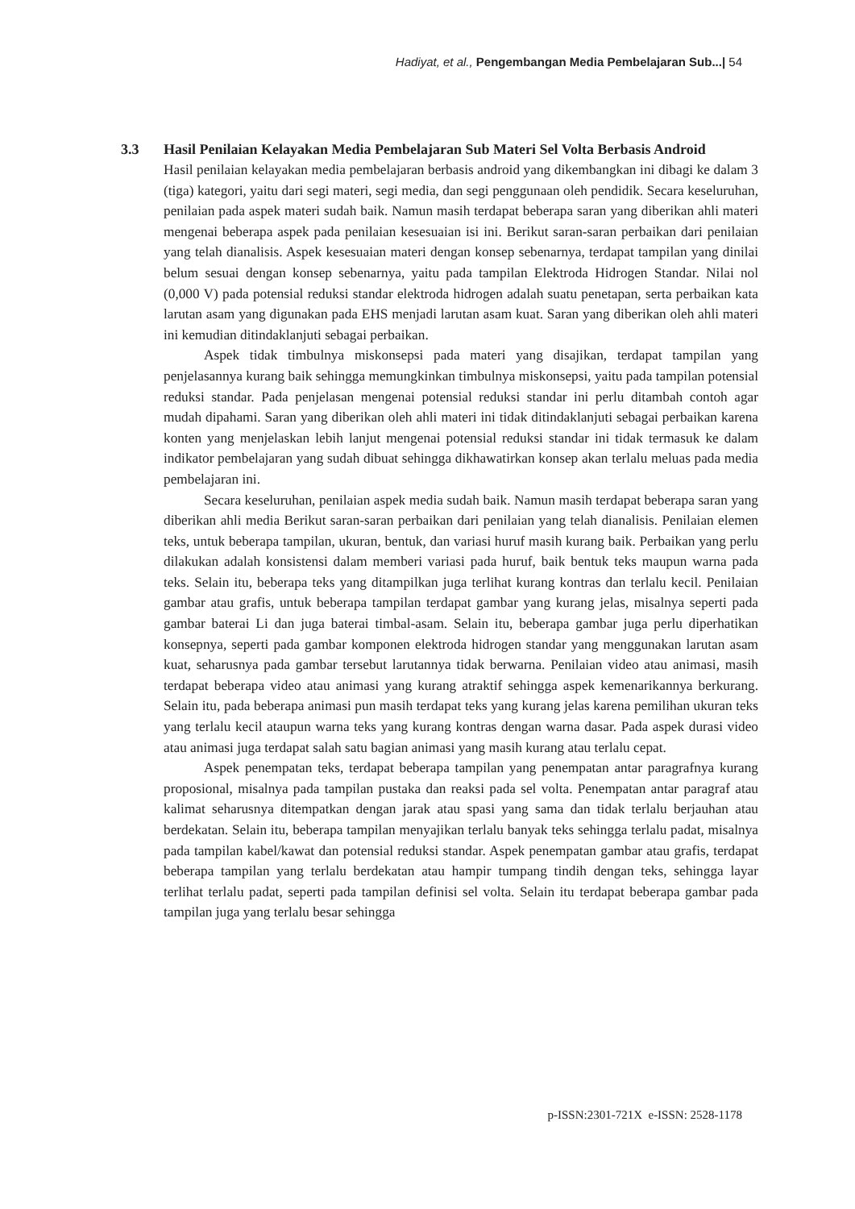Hadiyat, et al., Pengembangan Media Pembelajaran Sub...| 54
3.3 Hasil Penilaian Kelayakan Media Pembelajaran Sub Materi Sel Volta Berbasis Android
Hasil penilaian kelayakan media pembelajaran berbasis android yang dikembangkan ini dibagi ke dalam 3 (tiga) kategori, yaitu dari segi materi, segi media, dan segi penggunaan oleh pendidik. Secara keseluruhan, penilaian pada aspek materi sudah baik. Namun masih terdapat beberapa saran yang diberikan ahli materi mengenai beberapa aspek pada penilaian kesesuaian isi ini. Berikut saran-saran perbaikan dari penilaian yang telah dianalisis. Aspek kesesuaian materi dengan konsep sebenarnya, terdapat tampilan yang dinilai belum sesuai dengan konsep sebenarnya, yaitu pada tampilan Elektroda Hidrogen Standar. Nilai nol (0,000 V) pada potensial reduksi standar elektroda hidrogen adalah suatu penetapan, serta perbaikan kata larutan asam yang digunakan pada EHS menjadi larutan asam kuat. Saran yang diberikan oleh ahli materi ini kemudian ditindaklanjuti sebagai perbaikan.
Aspek tidak timbulnya miskonsepsi pada materi yang disajikan, terdapat tampilan yang penjelasannya kurang baik sehingga memungkinkan timbulnya miskonsepsi, yaitu pada tampilan potensial reduksi standar. Pada penjelasan mengenai potensial reduksi standar ini perlu ditambah contoh agar mudah dipahami. Saran yang diberikan oleh ahli materi ini tidak ditindaklanjuti sebagai perbaikan karena konten yang menjelaskan lebih lanjut mengenai potensial reduksi standar ini tidak termasuk ke dalam indikator pembelajaran yang sudah dibuat sehingga dikhawatirkan konsep akan terlalu meluas pada media pembelajaran ini.
Secara keseluruhan, penilaian aspek media sudah baik. Namun masih terdapat beberapa saran yang diberikan ahli media Berikut saran-saran perbaikan dari penilaian yang telah dianalisis. Penilaian elemen teks, untuk beberapa tampilan, ukuran, bentuk, dan variasi huruf masih kurang baik. Perbaikan yang perlu dilakukan adalah konsistensi dalam memberi variasi pada huruf, baik bentuk teks maupun warna pada teks. Selain itu, beberapa teks yang ditampilkan juga terlihat kurang kontras dan terlalu kecil. Penilaian gambar atau grafis, untuk beberapa tampilan terdapat gambar yang kurang jelas, misalnya seperti pada gambar baterai Li dan juga baterai timbal-asam. Selain itu, beberapa gambar juga perlu diperhatikan konsepnya, seperti pada gambar komponen elektroda hidrogen standar yang menggunakan larutan asam kuat, seharusnya pada gambar tersebut larutannya tidak berwarna. Penilaian video atau animasi, masih terdapat beberapa video atau animasi yang kurang atraktif sehingga aspek kemenarikannya berkurang. Selain itu, pada beberapa animasi pun masih terdapat teks yang kurang jelas karena pemilihan ukuran teks yang terlalu kecil ataupun warna teks yang kurang kontras dengan warna dasar. Pada aspek durasi video atau animasi juga terdapat salah satu bagian animasi yang masih kurang atau terlalu cepat.
Aspek penempatan teks, terdapat beberapa tampilan yang penempatan antar paragrafnya kurang proposional, misalnya pada tampilan pustaka dan reaksi pada sel volta. Penempatan antar paragraf atau kalimat seharusnya ditempatkan dengan jarak atau spasi yang sama dan tidak terlalu berjauhan atau berdekatan. Selain itu, beberapa tampilan menyajikan terlalu banyak teks sehingga terlalu padat, misalnya pada tampilan kabel/kawat dan potensial reduksi standar. Aspek penempatan gambar atau grafis, terdapat beberapa tampilan yang terlalu berdekatan atau hampir tumpang tindih dengan teks, sehingga layar terlihat terlalu padat, seperti pada tampilan definisi sel volta. Selain itu terdapat beberapa gambar pada tampilan juga yang terlalu besar sehingga
p-ISSN:2301-721X e-ISSN: 2528-1178